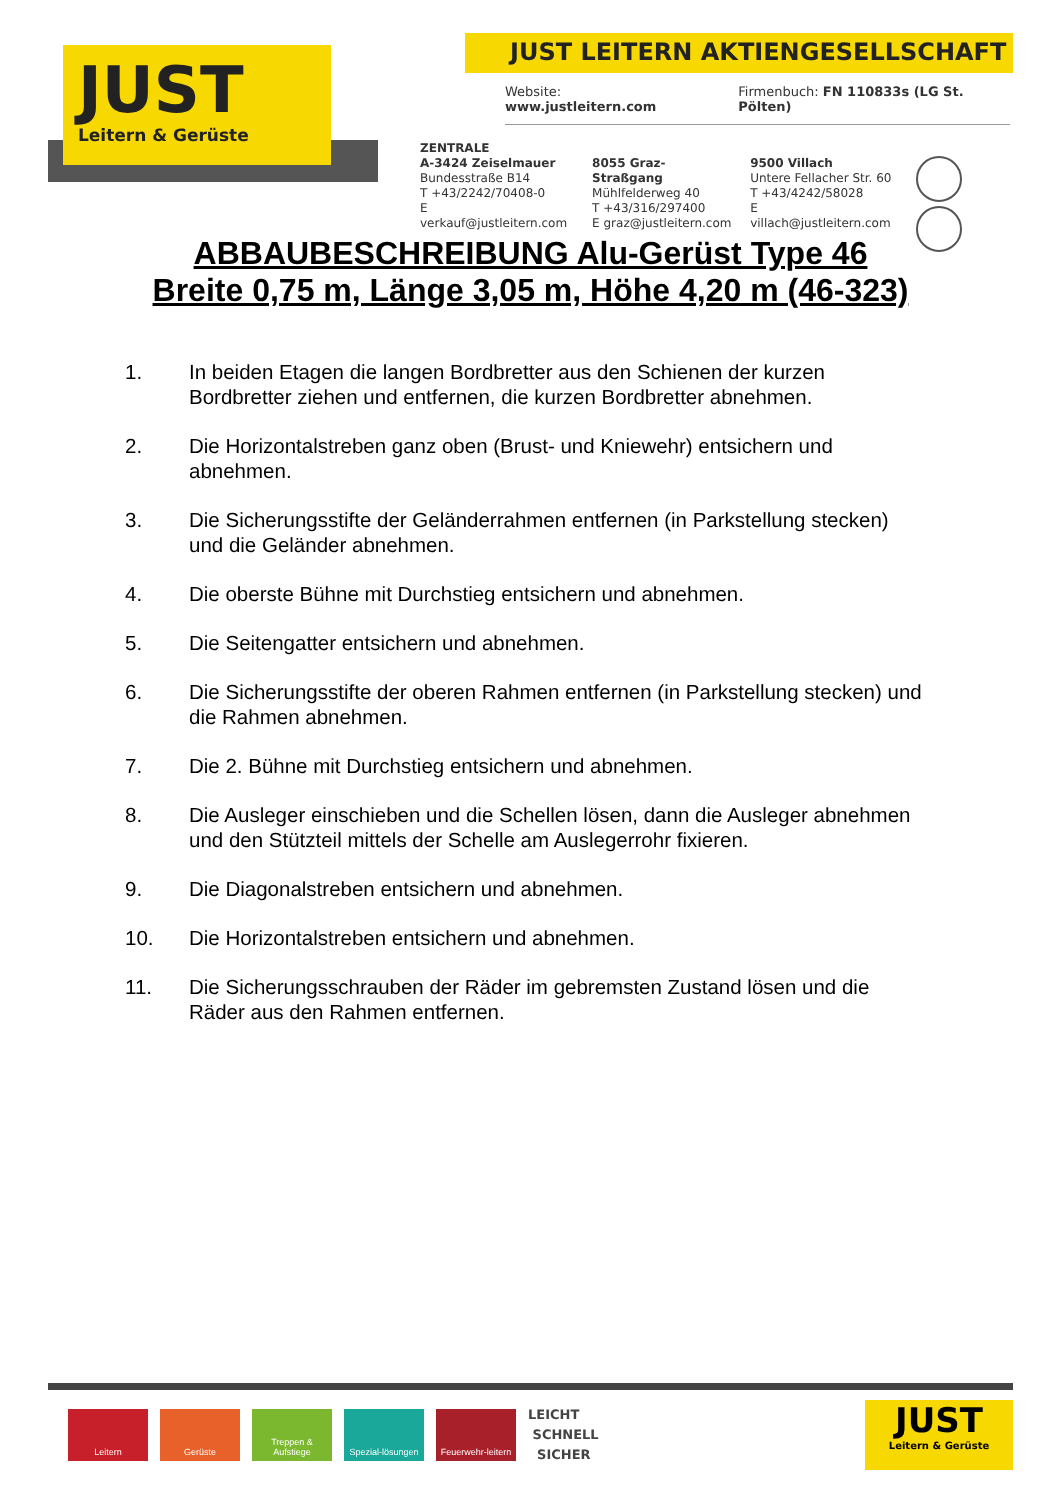JUST
Leitern & Gerüste
JUST LEITERN AKTIENGESELLSCHAFT
Website: www.justleitern.com Firmenbuch: FN 110833s (LG St. Pölten)
ZENTRALE
A-3424 Zeiselmauer
Bundesstraße B14
T +43/2242/70408-0
E verkauf@justleitern.com
8055 Graz-Straßgang
Mühlfelderweg 40
T +43/316/297400
E graz@justleitern.com
9500 Villach
Untere Fellacher Str. 60
T +43/4242/58028
E villach@justleitern.com
ABBAUBESCHREIBUNG Alu-Gerüst Type 46
Breite 0,75 m, Länge 3,05 m, Höhe 4,20 m (46-323)
1. In beiden Etagen die langen Bordbretter aus den Schienen der kurzen Bordbretter ziehen und entfernen, die kurzen Bordbretter abnehmen.
2. Die Horizontalstreben ganz oben (Brust- und Kniewehr) entsichern und abnehmen.
3. Die Sicherungsstifte der Geländerrahmen entfernen (in Parkstellung stecken) und die Geländer abnehmen.
4. Die oberste Bühne mit Durchstieg entsichern und abnehmen.
5. Die Seitengatter entsichern und abnehmen.
6. Die Sicherungsstifte der oberen Rahmen entfernen (in Parkstellung stecken) und die Rahmen abnehmen.
7. Die 2. Bühne mit Durchstieg entsichern und abnehmen.
8. Die Ausleger einschieben und die Schellen lösen, dann die Ausleger abnehmen und den Stützteil mittels der Schelle am Auslegerrohr fixieren.
9. Die Diagonalstreben entsichern und abnehmen.
10. Die Horizontalstreben entsichern und abnehmen.
11. Die Sicherungsschrauben der Räder im gebremsten Zustand lösen und die Räder aus den Rahmen entfernen.
Leitern Gerüste
Treppen & Aufstiege
Spezial-lösungen
Feuerwehr-leitern
LEICHT
SCHNELL
SICHER
JUST
Leitern & Gerüste